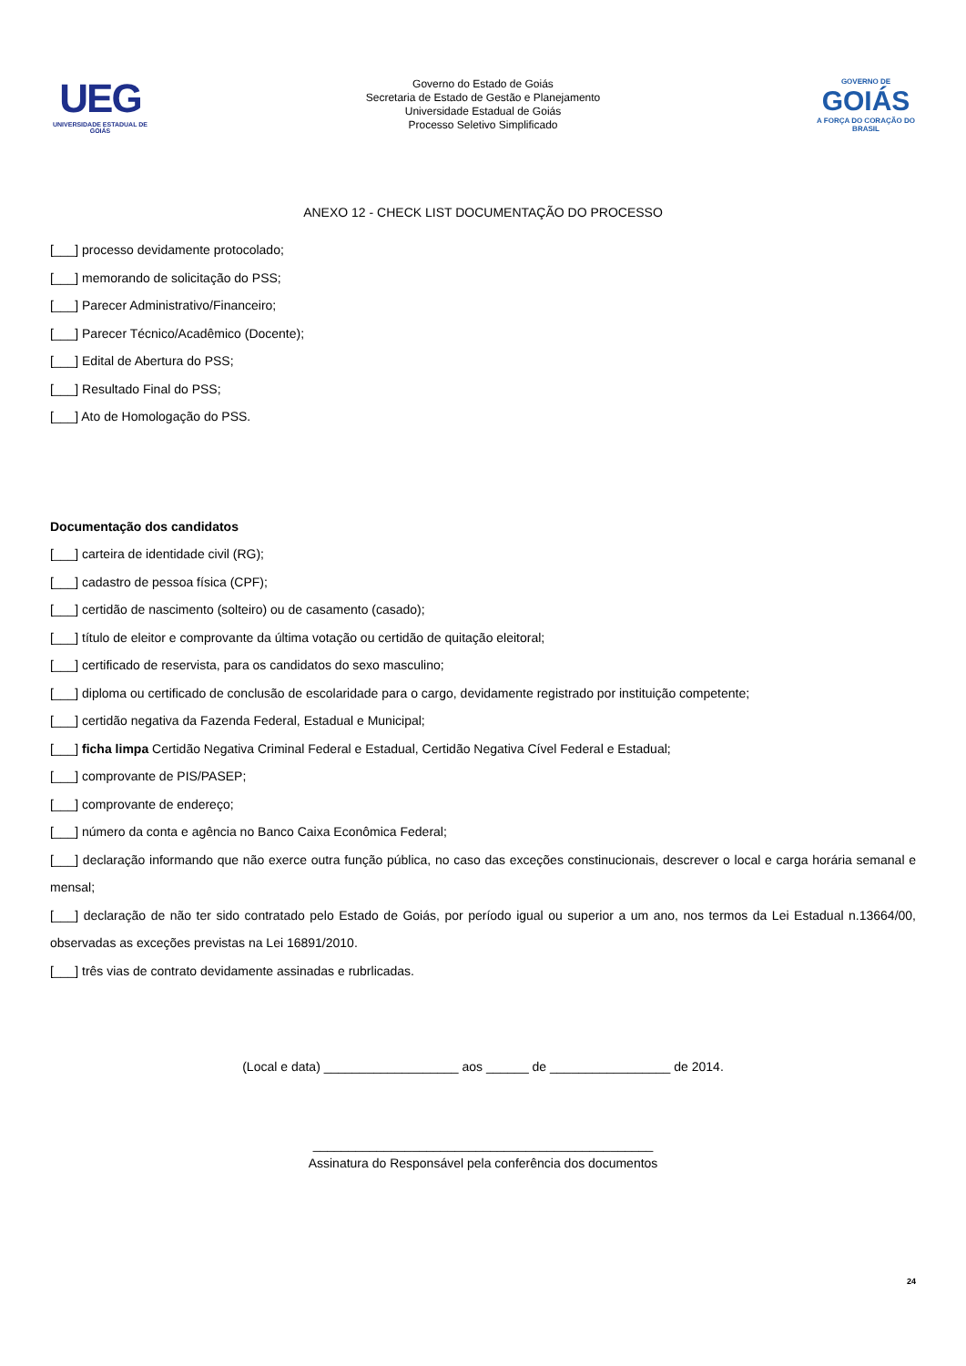UEG
UNIVERSIDADE ESTADUAL DE GOIÁS
Governo do Estado de Goiás
Secretaria de Estado de Gestão e Planejamento
Universidade Estadual de Goiás
Processo Seletivo Simplificado
GOVERNO DE
GOIÁS
A FORÇA DO CORAÇÃO DO BRASIL
ANEXO 12 - CHECK LIST DOCUMENTAÇÃO DO PROCESSO
[___] processo devidamente protocolado;
[___] memorando de solicitação do PSS;
[___] Parecer Administrativo/Financeiro;
[___] Parecer Técnico/Acadêmico (Docente);
[___] Edital de Abertura do PSS;
[___] Resultado Final do PSS;
[___] Ato de Homologação do PSS.
Documentação dos candidatos
[___] carteira de identidade civil (RG);
[___] cadastro de pessoa física (CPF);
[___] certidão de nascimento (solteiro) ou de casamento (casado);
[___] título de eleitor e comprovante da última votação ou certidão de quitação eleitoral;
[___] certificado de reservista, para os candidatos do sexo masculino;
[___] diploma ou certificado de conclusão de escolaridade para o cargo, devidamente registrado por instituição competente;
[___] certidão negativa da Fazenda Federal, Estadual e Municipal;
[___] ficha limpa Certidão Negativa Criminal Federal e Estadual, Certidão Negativa Cível Federal e Estadual;
[___] comprovante de PIS/PASEP;
[___] comprovante de endereço;
[___] número da conta e agência no Banco Caixa Econômica Federal;
[___] declaração informando que não exerce outra função pública, no caso das exceções constinucionais, descrever o local e carga horária semanal e mensal;
[___] declaração de não ter sido contratado pelo Estado de Goiás, por período igual ou superior a um ano, nos termos da Lei Estadual n.13664/00, observadas as exceções previstas na Lei 16891/2010.
[___] três vias de contrato devidamente assinadas e rubrlicadas.
(Local e data) ___________________ aos ______ de _________________ de 2014.
________________________________________________
Assinatura do Responsável pela conferência dos documentos
24